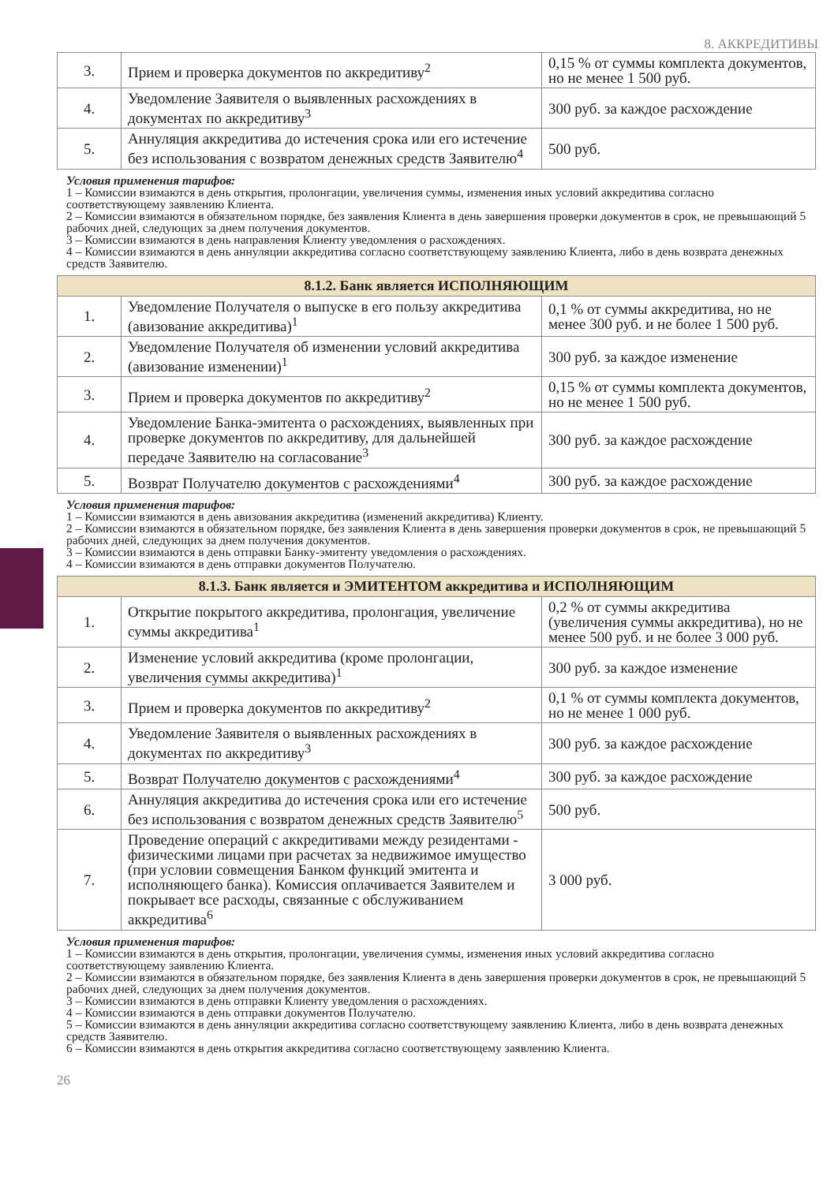8. АККРЕДИТИВЫ
| 3. | Прием и проверка документов по аккредитиву<sup>2</sup> | 0,15 % от суммы комплекта документов, но не менее 1 500 руб. |
| 4. | Уведомление Заявителя о выявленных расхождениях в документах по аккредитиву<sup>3</sup> | 300 руб. за каждое расхождение |
| 5. | Аннуляция аккредитива до истечения срока или его истечение без использования с возвратом денежных средств Заявителю<sup>4</sup> | 500 руб. |
Условия применения тарифов:
1 – Комиссии взимаются в день открытия, пролонгации, увеличения суммы, изменения иных условий аккредитива согласно соответствующему заявлению Клиента.
2 – Комиссии взимаются в обязательном порядке, без заявления Клиента в день завершения проверки документов в срок, не превышающий 5 рабочих дней, следующих за днем получения документов.
3 – Комиссии взимаются в день направления Клиенту уведомления о расхождениях.
4 – Комиссии взимаются в день аннуляции аккредитива согласно соответствующему заявлению Клиента, либо в день возврата денежных средств Заявителю.
| 8.1.2. Банк является ИСПОЛНЯЮЩИМ | | |
| 1. | Уведомление Получателя о выпуске в его пользу аккредитива (авизование аккредитива)<sup>1</sup> | 0,1 % от суммы аккредитива, но не менее 300 руб. и не более 1 500 руб. |
| 2. | Уведомление Получателя об изменении условий аккредитива (авизование изменении)<sup>1</sup> | 300 руб. за каждое изменение |
| 3. | Прием и проверка документов по аккредитиву<sup>2</sup> | 0,15 % от суммы комплекта документов, но не менее 1 500 руб. |
| 4. | Уведомление Банка-эмитента о расхождениях, выявленных при проверке документов по аккредитиву, для дальнейшей передаче Заявителю на согласование<sup>3</sup> | 300 руб. за каждое расхождение |
| 5. | Возврат Получателю документов с расхождениями<sup>4</sup> | 300 руб. за каждое расхождение |
Условия применения тарифов:
1 – Комиссии взимаются в день авизования аккредитива (изменений аккредитива) Клиенту.
2 – Комиссии взимаются в обязательном порядке, без заявления Клиента в день завершения проверки документов в срок, не превышающий 5 рабочих дней, следующих за днем получения документов.
3 – Комиссии взимаются в день отправки Банку-эмитенту уведомления о расхождениях.
4 – Комиссии взимаются в день отправки документов Получателю.
| 8.1.3. Банк является и ЭМИТЕНТОМ аккредитива и ИСПОЛНЯЮЩИМ | | |
| 1. | Открытие покрытого аккредитива, пролонгация, увеличение суммы аккредитива<sup>1</sup> | 0,2 % от суммы аккредитива (увеличения суммы аккредитива), но не менее 500 руб. и не более 3 000 руб. |
| 2. | Изменение условий аккредитива (кроме пролонгации, увеличения суммы аккредитива)<sup>1</sup> | 300 руб. за каждое изменение |
| 3. | Прием и проверка документов по аккредитиву<sup>2</sup> | 0,1 % от суммы комплекта документов, но не менее 1 000 руб. |
| 4. | Уведомление Заявителя о выявленных расхождениях в документах по аккредитиву<sup>3</sup> | 300 руб. за каждое расхождение |
| 5. | Возврат Получателю документов с расхождениями<sup>4</sup> | 300 руб. за каждое расхождение |
| 6. | Аннуляция аккредитива до истечения срока или его истечение без использования с возвратом денежных средств Заявителю<sup>5</sup> | 500 руб. |
| 7. | Проведение операций с аккредитивами между резидентами - физическими лицами при расчетах за недвижимое имущество (при условии совмещения Банком функций эмитента и исполняющего банка). Комиссия оплачивается Заявителем и покрывает все расходы, связанные с обслуживанием аккредитива<sup>6</sup> | 3 000 руб. |
Условия применения тарифов:
1 – Комиссии взимаются в день открытия, пролонгации, увеличения суммы, изменения иных условий аккредитива согласно соответствующему заявлению Клиента.
2 – Комиссии взимаются в обязательном порядке, без заявления Клиента в день завершения проверки документов в срок, не превышающий 5 рабочих дней, следующих за днем получения документов.
3 – Комиссии взимаются в день отправки Клиенту уведомления о расхождениях.
4 – Комиссии взимаются в день отправки документов Получателю.
5 – Комиссии взимаются в день аннуляции аккредитива согласно соответствующему заявлению Клиента, либо в день возврата денежных средств Заявителю.
6 – Комиссии взимаются в день открытия аккредитива согласно соответствующему заявлению Клиента.
26